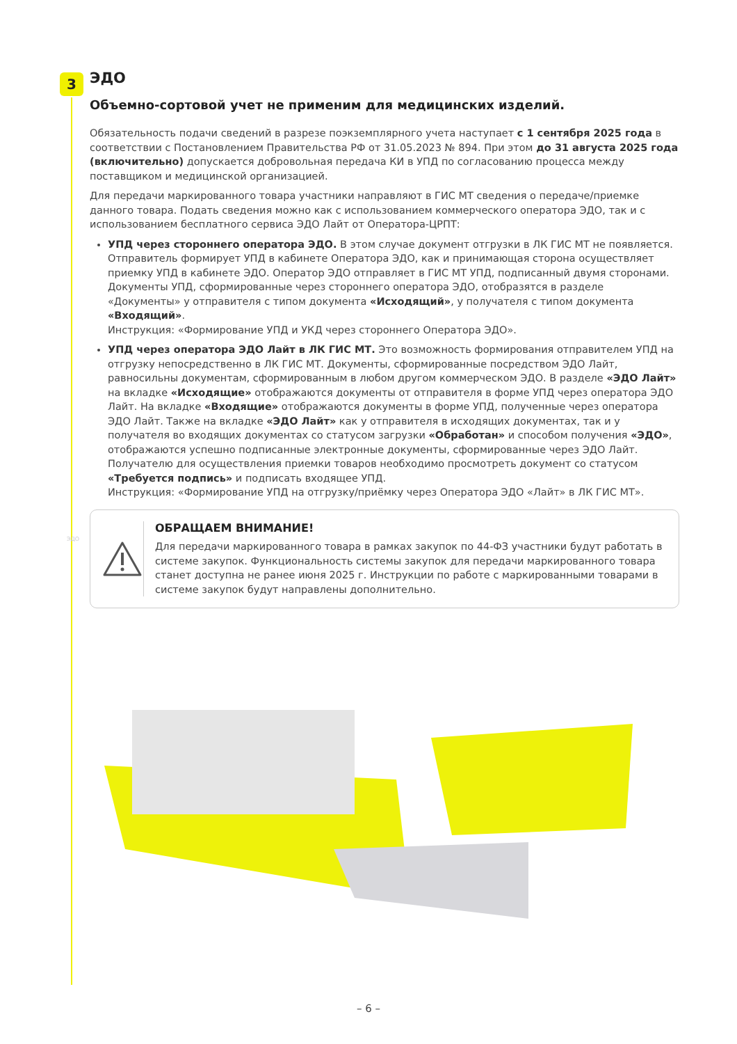3
ЭДО
ЭДО
Объемно-сортовой учет не применим для медицинских изделий.
Обязательность подачи сведений в разрезе поэкземплярного учета наступает с 1 сентября 2025 года в соответствии с Постановлением Правительства РФ от 31.05.2023 № 894. При этом до 31 августа 2025 года (включительно) допускается добровольная передача КИ в УПД по согласованию процесса между поставщиком и медицинской организацией.
Для передачи маркированного товара участники направляют в ГИС МТ сведения о передаче/приемке данного товара. Подать сведения можно как с использованием коммерческого оператора ЭДО, так и с использованием бесплатного сервиса ЭДО Лайт от Оператора-ЦРПТ:
УПД через стороннего оператора ЭДО. В этом случае документ отгрузки в ЛК ГИС МТ не появляется. Отправитель формирует УПД в кабинете Оператора ЭДО, как и принимающая сторона осуществляет приемку УПД в кабинете ЭДО. Оператор ЭДО отправляет в ГИС МТ УПД, подписанный двумя сторонами. Документы УПД, сформированные через стороннего оператора ЭДО, отобразятся в разделе «Документы» у отправителя с типом документа «Исходящий», у получателя с типом документа «Входящий».
Инструкция: «Формирование УПД и УКД через стороннего Оператора ЭДО».
УПД через оператора ЭДО Лайт в ЛК ГИС МТ. Это возможность формирования отправителем УПД на отгрузку непосредственно в ЛК ГИС МТ. Документы, сформированные посредством ЭДО Лайт, равносильны документам, сформированным в любом другом коммерческом ЭДО. В разделе «ЭДО Лайт» на вкладке «Исходящие» отображаются документы от отправителя в форме УПД через оператора ЭДО Лайт. На вкладке «Входящие» отображаются документы в форме УПД, полученные через оператора ЭДО Лайт. Также на вкладке «ЭДО Лайт» как у отправителя в исходящих документах, так и у получателя во входящих документах со статусом загрузки «Обработан» и способом получения «ЭДО», отображаются успешно подписанные электронные документы, сформированные через ЭДО Лайт. Получателю для осуществления приемки товаров необходимо просмотреть документ со статусом «Требуется подпись» и подписать входящее УПД.
Инструкция: «Формирование УПД на отгрузку/приёмку через Оператора ЭДО «Лайт» в ЛК ГИС МТ».
ОБРАЩАЕМ ВНИМАНИЕ!
Для передачи маркированного товара в рамках закупок по 44-ФЗ участники будут работать в системе закупок. Функциональность системы закупок для передачи маркированного товара станет доступна не ранее июня 2025 г. Инструкции по работе с маркированными товарами в системе закупок будут направлены дополнительно.
– 6 –